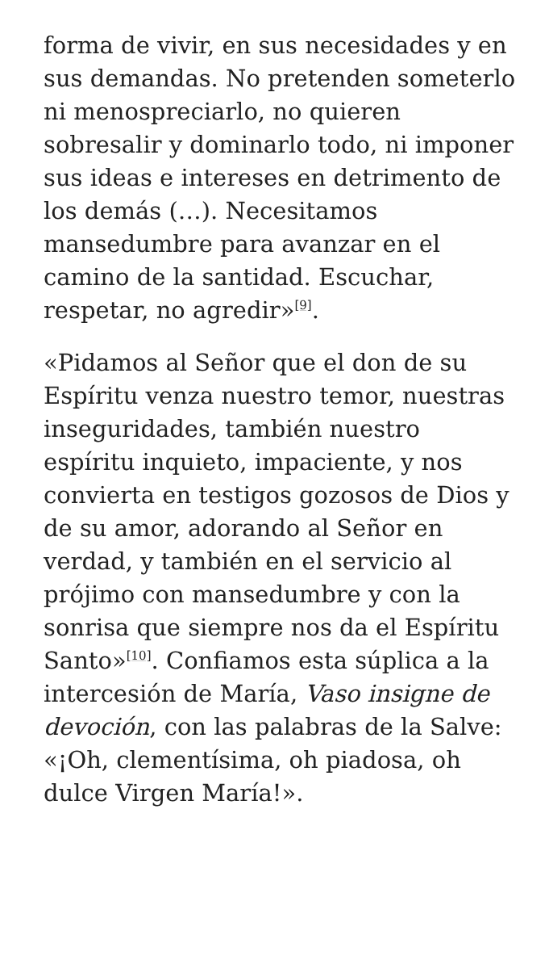forma de vivir, en sus necesidades y en sus demandas. No pretenden someterlo ni menospreciarlo, no quieren sobresalir y dominarlo todo, ni imponer sus ideas e intereses en detrimento de los demás (…). Necesitamos mansedumbre para avanzar en el camino de la santidad. Escuchar, respetar, no agredir»<sup>[9]</sup>.
«Pidamos al Señor que el don de su Espíritu venza nuestro temor, nuestras inseguridades, también nuestro espíritu inquieto, impaciente, y nos convierta en testigos gozosos de Dios y de su amor, adorando al Señor en verdad, y también en el servicio al prójimo con mansedumbre y con la sonrisa que siempre nos da el Espíritu Santo»<sup>[10]</sup>. Confiamos esta súplica a la intercesión de María, Vaso insigne de devoción, con las palabras de la Salve: «¡Oh, clementísima, oh piadosa, oh dulce Virgen María!».